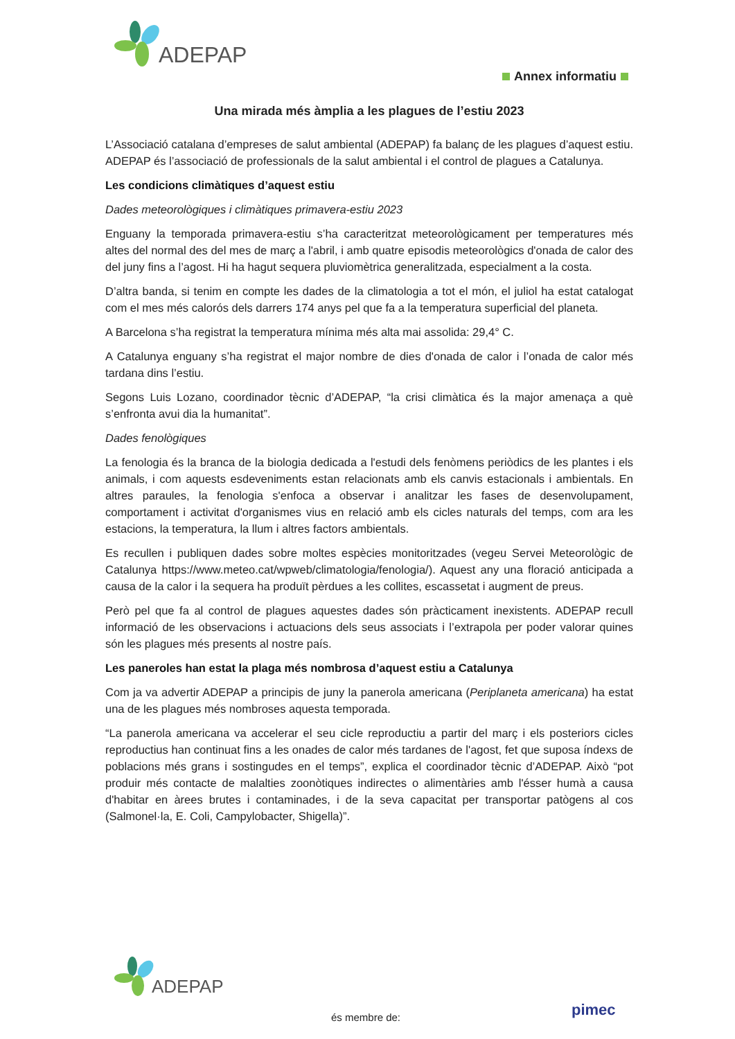ADEPAP
Annex informatiu
Una mirada més àmplia a les plagues de l’estiu 2023
L’Associació catalana d’empreses de salut ambiental (ADEPAP) fa balanç de les plagues d’aquest estiu. ADEPAP és l’associació de professionals de la salut ambiental i el control de plagues a Catalunya.
Les condicions climàtiques d’aquest estiu
Dades meteorològiques i climàtiques primavera-estiu 2023
Enguany la temporada primavera-estiu s’ha caracteritzat meteorològicament per temperatures més altes del normal des del mes de març a l'abril, i amb quatre episodis meteorològics d'onada de calor des del juny fins a l’agost. Hi ha hagut sequera pluviomètrica generalitzada, especialment a la costa.
D’altra banda, si tenim en compte les dades de la climatologia a tot el món, el juliol ha estat catalogat com el mes més calorós dels darrers 174 anys pel que fa a la temperatura superficial del planeta.
A Barcelona s’ha registrat la temperatura mínima més alta mai assolida: 29,4° C.
A Catalunya enguany s’ha registrat el major nombre de dies d'onada de calor i l’onada de calor més tardana dins l’estiu.
Segons Luis Lozano, coordinador tècnic d’ADEPAP, “la crisi climàtica és la major amenaça a què s’enfronta avui dia la humanitat”.
Dades fenològiques
La fenologia és la branca de la biologia dedicada a l'estudi dels fenòmens periòdics de les plantes i els animals, i com aquests esdeveniments estan relacionats amb els canvis estacionals i ambientals. En altres paraules, la fenologia s'enfoca a observar i analitzar les fases de desenvolupament, comportament i activitat d'organismes vius en relació amb els cicles naturals del temps, com ara les estacions, la temperatura, la llum i altres factors ambientals.
Es recullen i publiquen dades sobre moltes espècies monitoritzades (vegeu Servei Meteorològic de Catalunya https://www.meteo.cat/wpweb/climatologia/fenologia/). Aquest any una floració anticipada a causa de la calor i la sequera ha produït pèrdues a les collites, escassetat i augment de preus.
Però pel que fa al control de plagues aquestes dades són pràcticament inexistents. ADEPAP recull informació de les observacions i actuacions dels seus associats i l’extrapola per poder valorar quines són les plagues més presents al nostre país.
Les paneroles han estat la plaga més nombrosa d’aquest estiu a Catalunya
Com ja va advertir ADEPAP a principis de juny la panerola americana (Periplaneta americana) ha estat una de les plagues més nombroses aquesta temporada.
“La panerola americana va accelerar el seu cicle reproductiu a partir del març i els posteriors cicles reproductius han continuat fins a les onades de calor més tardanes de l'agost, fet que suposa índexs de poblacions més grans i sostingudes en el temps”, explica el coordinador tècnic d’ADEPAP. Això “pot produir més contacte de malalties zoonòtiques indirectes o alimentàries amb l'ésser humà a causa d'habitar en àrees brutes i contaminades, i de la seva capacitat per transportar patògens al cos (Salmonel·la, E. Coli, Campylobacter, Shigella)”.
ADEPAP
és membre de: pimec